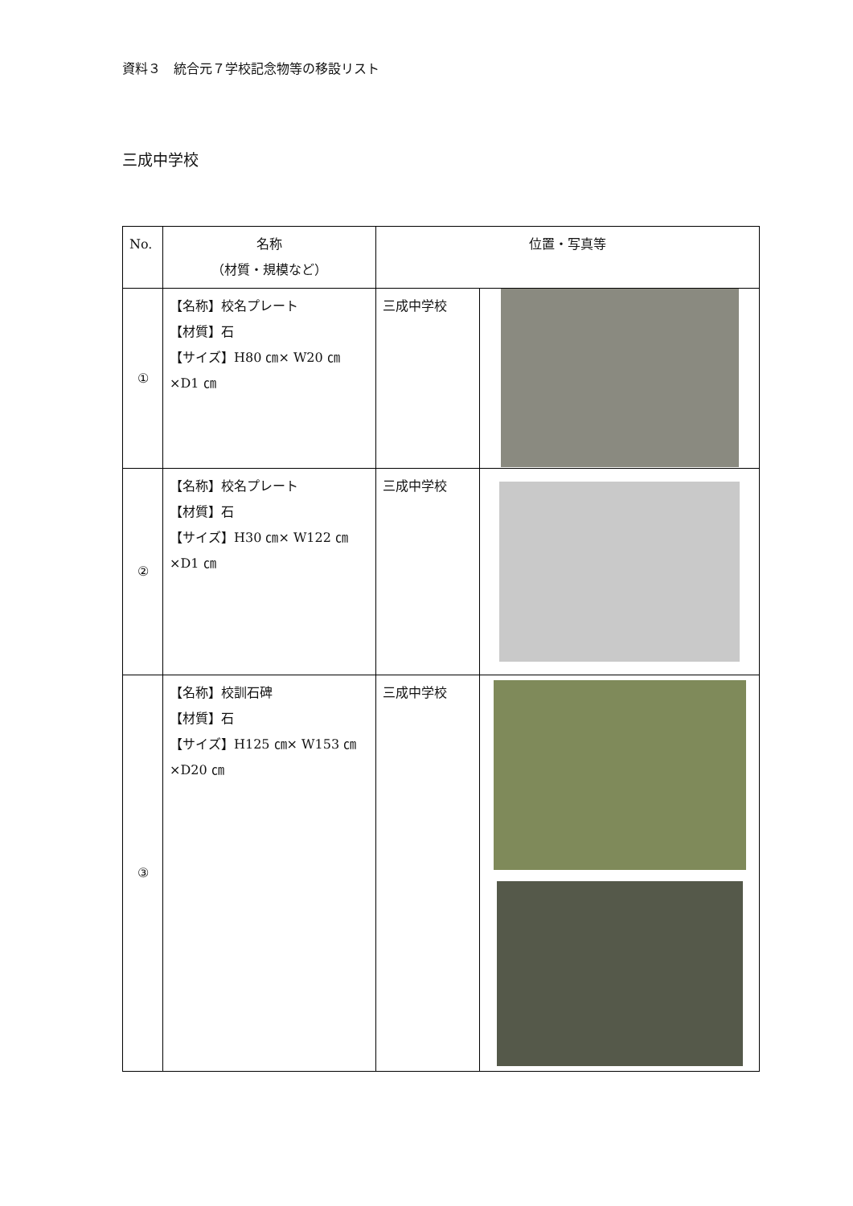資料３　統合元７学校記念物等の移設リスト
三成中学校
| No. | 名称 （材質・規模など） | 位置・写真等 | |
| --- | --- | --- | --- |
| ① | 【名称】校名プレート 【材質】石 【サイズ】H80 ㎝× W20 ㎝ ×D1 ㎝ | 三成中学校 | |
| ② | 【名称】校名プレート 【材質】石 【サイズ】H30 ㎝× W122 ㎝ ×D1 ㎝ | 三成中学校 | |
| ③ | 【名称】校訓石碑 【材質】石 【サイズ】H125 ㎝× W153 ㎝×D20 ㎝ | 三成中学校 | |